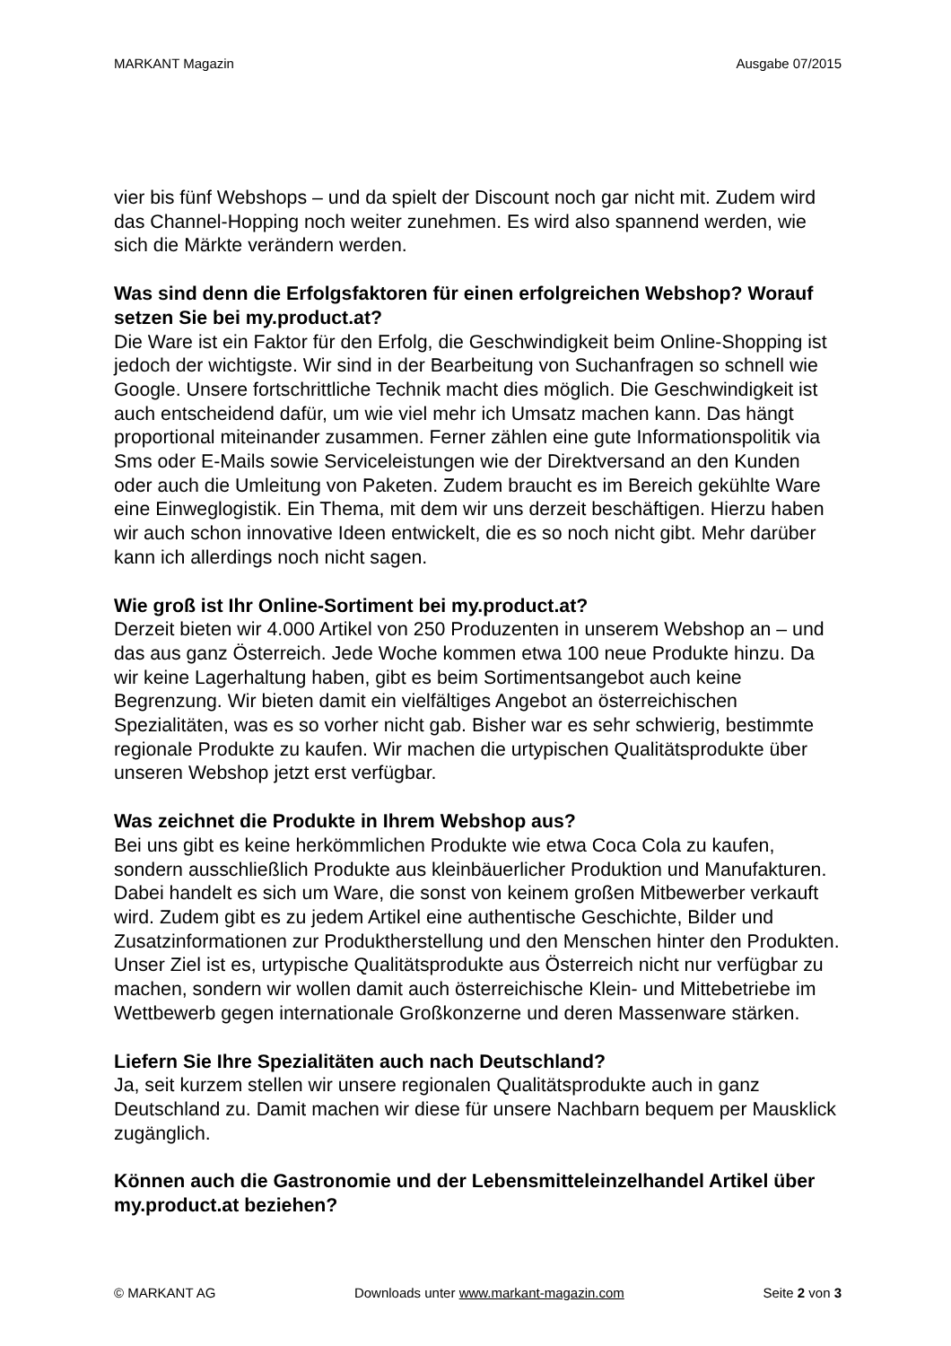MARKANT Magazin Ausgabe 07/2015
vier bis fünf Webshops – und da spielt der Discount noch gar nicht mit. Zudem wird das Channel-Hopping noch weiter zunehmen. Es wird also spannend werden, wie sich die Märkte verändern werden.
Was sind denn die Erfolgsfaktoren für einen erfolgreichen Webshop? Worauf setzen Sie bei my.product.at?
Die Ware ist ein Faktor für den Erfolg, die Geschwindigkeit beim Online-Shopping ist jedoch der wichtigste. Wir sind in der Bearbeitung von Suchanfragen so schnell wie Google. Unsere fortschrittliche Technik macht dies möglich. Die Geschwindigkeit ist auch entscheidend dafür, um wie viel mehr ich Umsatz machen kann. Das hängt proportional miteinander zusammen. Ferner zählen eine gute Informationspolitik via Sms oder E-Mails sowie Serviceleistungen wie der Direktversand an den Kunden oder auch die Umleitung von Paketen. Zudem braucht es im Bereich gekühlte Ware eine Einweglogistik. Ein Thema, mit dem wir uns derzeit beschäftigen. Hierzu haben wir auch schon innovative Ideen entwickelt, die es so noch nicht gibt. Mehr darüber kann ich allerdings noch nicht sagen.
Wie groß ist Ihr Online-Sortiment bei my.product.at?
Derzeit bieten wir 4.000 Artikel von 250 Produzenten in unserem Webshop an – und das aus ganz Österreich. Jede Woche kommen etwa 100 neue Produkte hinzu. Da wir keine Lagerhaltung haben, gibt es beim Sortimentsangebot auch keine Begrenzung. Wir bieten damit ein vielfältiges Angebot an österreichischen Spezialitäten, was es so vorher nicht gab. Bisher war es sehr schwierig, bestimmte regionale Produkte zu kaufen. Wir machen die urtypischen Qualitätsprodukte über unseren Webshop jetzt erst verfügbar.
Was zeichnet die Produkte in Ihrem Webshop aus?
Bei uns gibt es keine herkömmlichen Produkte wie etwa Coca Cola zu kaufen, sondern ausschließlich Produkte aus kleinbäuerlicher Produktion und Manufakturen. Dabei handelt es sich um Ware, die sonst von keinem großen Mitbewerber verkauft wird. Zudem gibt es zu jedem Artikel eine authentische Geschichte, Bilder und Zusatzinformationen zur Produktherstellung und den Menschen hinter den Produkten. Unser Ziel ist es, urtypische Qualitätsprodukte aus Österreich nicht nur verfügbar zu machen, sondern wir wollen damit auch österreichische Klein- und Mittebetriebe im Wettbewerb gegen internationale Großkonzerne und deren Massenware stärken.
Liefern Sie Ihre Spezialitäten auch nach Deutschland?
Ja, seit kurzem stellen wir unsere regionalen Qualitätsprodukte auch in ganz Deutschland zu. Damit machen wir diese für unsere Nachbarn bequem per Mausklick zugänglich.
Können auch die Gastronomie und der Lebensmitteleinzelhandel Artikel über my.product.at beziehen?
© MARKANT AG Downloads unter www.markant-magazin.com Seite 2 von 3